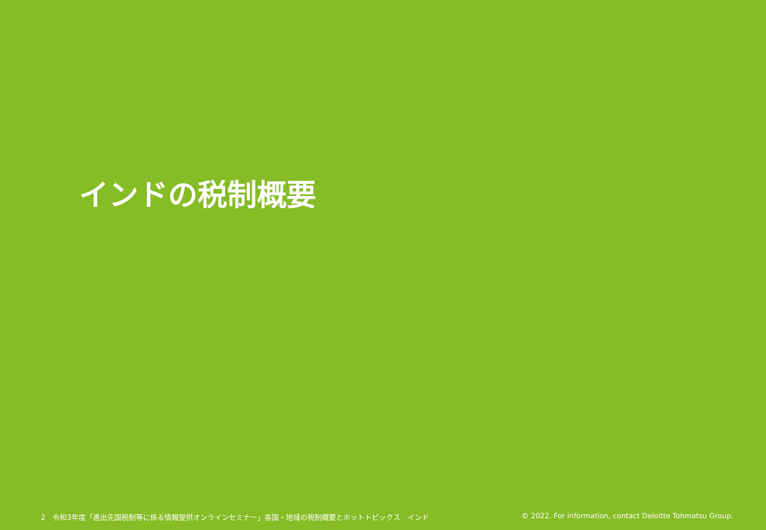インドの税制概要
2　令和3年度「進出先国税制等に係る情報提供オンラインセミナー」各国・地域の税制概要とホットトピックス　インド © 2022. For information, contact Deloitte Tohmatsu Group.